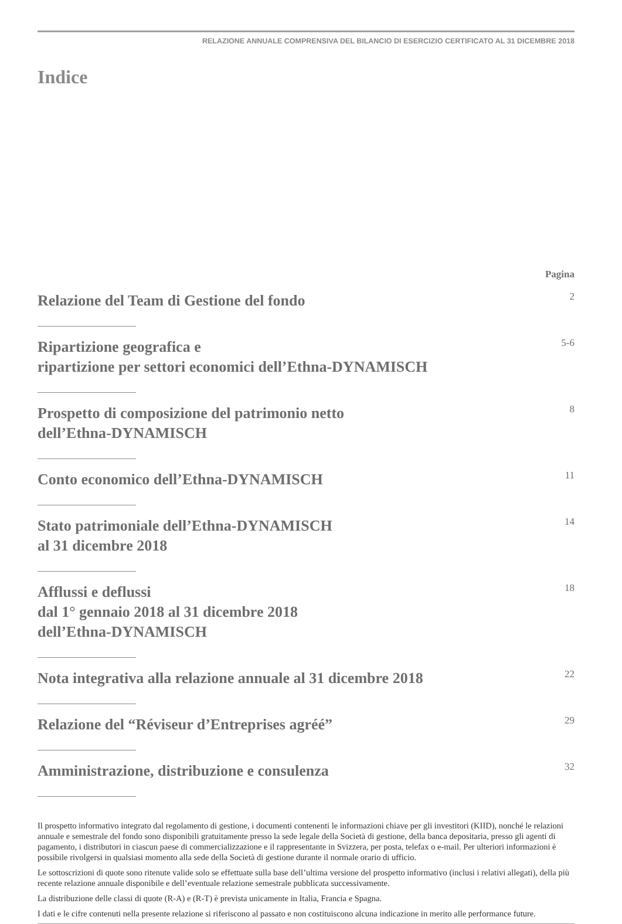RELAZIONE ANNUALE COMPRENSIVA DEL BILANCIO DI ESERCIZIO CERTIFICATO AL 31 DICEMBRE 2018
Indice
Pagina
Relazione del Team di Gestione del fondo
2
Ripartizione geografica e
ripartizione per settori economici dell’Ethna-DYNAMISCH
5-6
Prospetto di composizione del patrimonio netto
dell’Ethna-DYNAMISCH
8
Conto economico dell’Ethna-DYNAMISCH
11
Stato patrimoniale dell’Ethna-DYNAMISCH
al 31 dicembre 2018
14
Afflussi e deflussi
dal 1° gennaio 2018 al 31 dicembre 2018
dell’Ethna-DYNAMISCH
18
Nota integrativa alla relazione annuale al 31 dicembre 2018
22
Relazione del “Réviseur d’Entreprises agréé”
29
Amministrazione, distribuzione e consulenza
32
Il prospetto informativo integrato dal regolamento di gestione, i documenti contenenti le informazioni chiave per gli investitori (KIID), nonché le relazioni annuale e semestrale del fondo sono disponibili gratuitamente presso la sede legale della Società di gestione, della banca depositaria, presso gli agenti di pagamento, i distributori in ciascun paese di commercializzazione e il rappresentante in Svizzera, per posta, telefax o e-mail. Per ulteriori informazioni è possibile rivolgersi in qualsiasi momento alla sede della Società di gestione durante il normale orario di ufficio.
Le sottoscrizioni di quote sono ritenute valide solo se effettuate sulla base dell’ultima versione del prospetto informativo (inclusi i relativi allegati), della più recente relazione annuale disponibile e dell’eventuale relazione semestrale pubblicata successivamente.
La distribuzione delle classi di quote (R-A) e (R-T) è prevista unicamente in Italia, Francia e Spagna.
I dati e le cifre contenuti nella presente relazione si riferiscono al passato e non costituiscono alcuna indicazione in merito alle performance future.